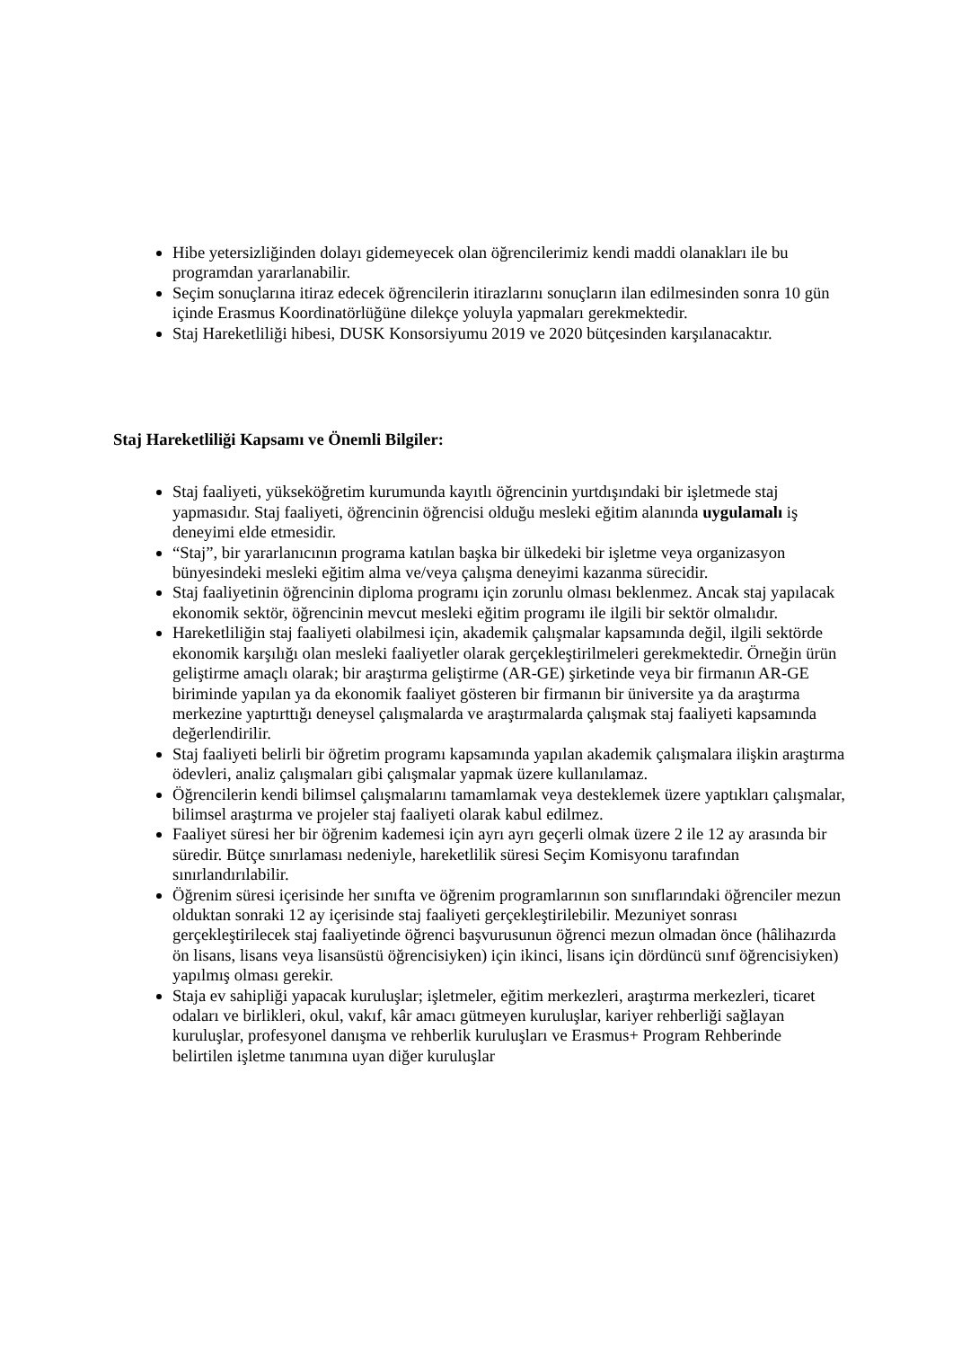Hibe yetersizliğinden dolayı gidemeyecek olan öğrencilerimiz kendi maddi olanakları ile bu programdan yararlanabilir.
Seçim sonuçlarına itiraz edecek öğrencilerin itirazlarını sonuçların ilan edilmesinden sonra 10 gün içinde Erasmus Koordinatörlüğüne dilekçe yoluyla yapmaları gerekmektedir.
Staj Hareketliliği hibesi, DUSK Konsorsiyumu 2019 ve 2020 bütçesinden karşılanacaktır.
Staj Hareketliliği Kapsamı ve Önemli Bilgiler:
Staj faaliyeti, yükseköğretim kurumunda kayıtlı öğrencinin yurtdışındaki bir işletmede staj yapmasıdır. Staj faaliyeti, öğrencinin öğrencisi olduğu mesleki eğitim alanında uygulamalı iş deneyimi elde etmesidir.
“Staj”, bir yararlanıcının programa katılan başka bir ülkedeki bir işletme veya organizasyon bünyesindeki mesleki eğitim alma ve/veya çalışma deneyimi kazanma sürecidir.
Staj faaliyetinin öğrencinin diploma programı için zorunlu olması beklenmez. Ancak staj yapılacak ekonomik sektör, öğrencinin mevcut mesleki eğitim programı ile ilgili bir sektör olmalıdır.
Hareketliliğin staj faaliyeti olabilmesi için, akademik çalışmalar kapsamında değil, ilgili sektörde ekonomik karşılığı olan mesleki faaliyetler olarak gerçekleştirilmeleri gerekmektedir. Örneğin ürün geliştirme amaçlı olarak; bir araştırma geliştirme (AR-GE) şirketinde veya bir firmanın AR-GE biriminde yapılan ya da ekonomik faaliyet gösteren bir firmanın bir üniversite ya da araştırma merkezine yaptırttığı deneysel çalışmalarda ve araştırmalarda çalışmak staj faaliyeti kapsamında değerlendirilir.
Staj faaliyeti belirli bir öğretim programı kapsamında yapılan akademik çalışmalara ilişkin araştırma ödevleri, analiz çalışmaları gibi çalışmalar yapmak üzere kullanılamaz.
Öğrencilerin kendi bilimsel çalışmalarını tamamlamak veya desteklemek üzere yaptıkları çalışmalar, bilimsel araştırma ve projeler staj faaliyeti olarak kabul edilmez.
Faaliyet süresi her bir öğrenim kademesi için ayrı ayrı geçerli olmak üzere 2 ile 12 ay arasında bir süredir. Bütçe sınırlaması nedeniyle, hareketlilik süresi Seçim Komisyonu tarafından sınırlandırılabilir.
Öğrenim süresi içerisinde her sınıfta ve öğrenim programlarının son sınıflarındaki öğrenciler mezun olduktan sonraki 12 ay içerisinde staj faaliyeti gerçekleştirilebilir. Mezuniyet sonrası gerçekleştirilecek staj faaliyetinde öğrenci başvurusunun öğrenci mezun olmadan önce (hâlihazırda ön lisans, lisans veya lisansüstü öğrencisiyken) için ikinci, lisans için dördüncü sınıf öğrencisiyken) yapılmış olması gerekir.
Staja ev sahipliği yapacak kuruluşlar; işletmeler, eğitim merkezleri, araştırma merkezleri, ticaret odaları ve birlikleri, okul, vakıf, kâr amacı gütmeyen kuruluşlar, kariyer rehberliği sağlayan kuruluşlar, profesyonel danışma ve rehberlik kuruluşları ve Erasmus+ Program Rehberinde belirtilen işletme tanımına uyan diğer kuruluşlar